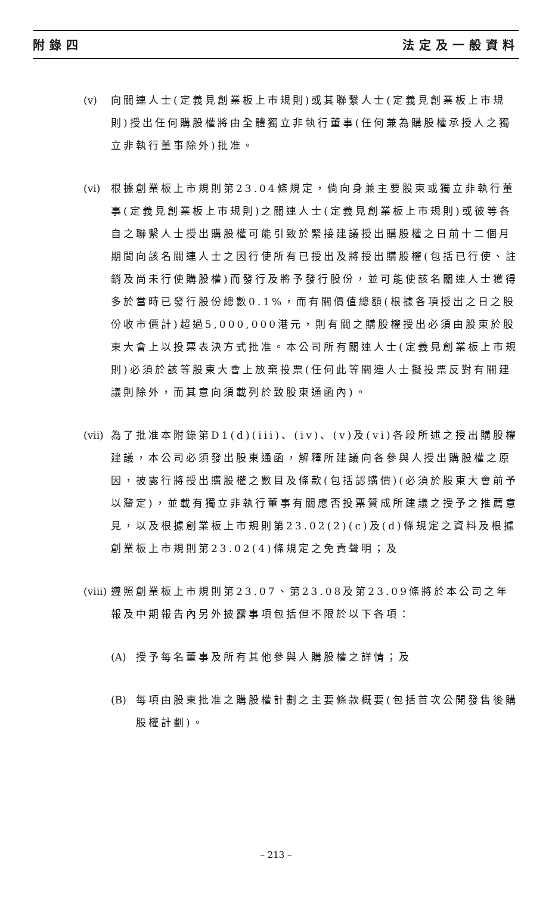附錄四 法定及一般資料
(v) 向關連人士(定義見創業板上市規則)或其聯繫人士(定義見創業板上市規則)授出任何購股權將由全體獨立非執行董事(任何兼為購股權承授人之獨立非執行董事除外)批准。
(vi)
根據創業板上市規則第23.04條規定，倘向身兼主要股東或獨立非執行董事(定義見創業板上市規則)之關連人士(定義見創業板上市規則)或彼等各自之聯繫人士授出購股權可能引致於緊接建議授出購股權之日前十二個月期間向該名關連人士之因行使所有已授出及將授出購股權(包括已行使、註銷及尚未行使購股權)而發行及將予發行股份，並可能使該名關連人士獲得多於當時已發行股份總數0.1%，而有關價值總額(根據各項授出之日之股份收市價計)超過5,000,000港元，則有關之購股權授出必須由股東於股東大會上以投票表決方式批准。本公司所有關連人士(定義見創業板上市規則)必須於該等股東大會上放棄投票(任何此等關連人士擬投票反對有關建議則除外，而其意向須載列於致股東通函內)。
(vii)
為了批准本附錄第D1(d)(iii)、(iv)、(v)及(vi)各段所述之授出購股權建議，本公司必須發出股東通函，解釋所建議向各參與人授出購股權之原因，披露行將授出購股權之數目及條款(包括認購價)(必須於股東大會前予以釐定)，並載有獨立非執行董事有關應否投票贊成所建議之授予之推薦意見，以及根據創業板上市規則第23.02(2)(c)及(d)條規定之資料及根據創業板上市規則第23.02(4)條規定之免責聲明；及
(viii)
遵照創業板上市規則第23.07、第23.08及第23.09條將於本公司之年報及中期報告內另外披露事項包括但不限於以下各項：
(A)
授予每名董事及所有其他參與人購股權之詳情；及
(B)
每項由股東批准之購股權計劃之主要條款概要(包括首次公開發售後購股權計劃)。
– 213 –